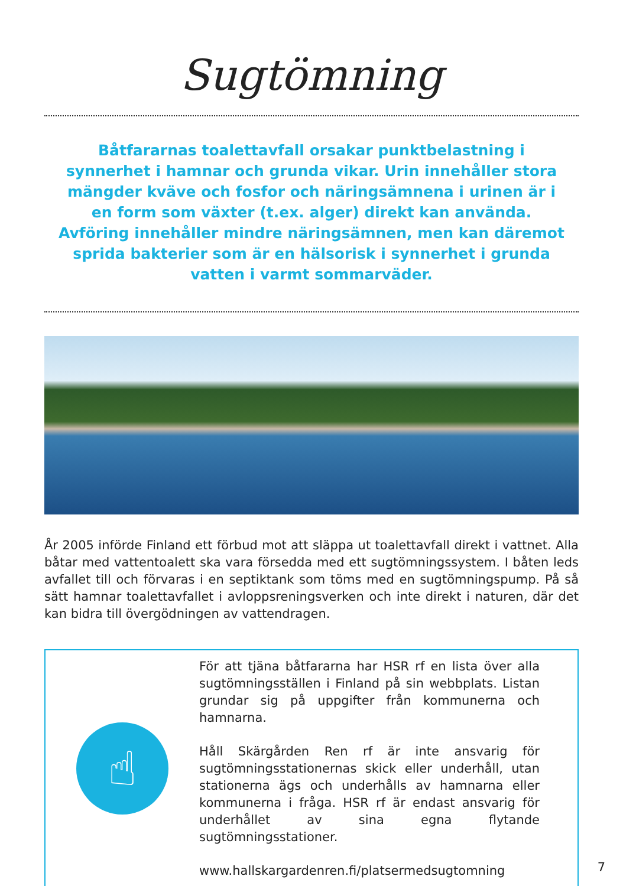Sugtömning
Båtfararnas toalettavfall orsakar punktbelastning i synnerhet i hamnar och grunda vikar. Urin innehåller stora mängder kväve och fosfor och näringsämnena i urinen är i en form som växter (t.ex. alger) direkt kan använda. Avföring innehåller mindre näringsämnen, men kan däremot sprida bakterier som är en hälsorisk i synnerhet i grunda vatten i varmt sommarväder.
År 2005 införde Finland ett förbud mot att släppa ut toalettavfall direkt i vattnet. Alla båtar med vattentoalett ska vara försedda med ett sugtömningssystem. I båten leds avfallet till och förvaras i en septiktank som töms med en sugtömningspump. På så sätt hamnar toalettavfallet i avloppsreningsverken och inte direkt i naturen, där det kan bidra till övergödningen av vattendragen.
☝
För att tjäna båtfararna har HSR rf en lista över alla sugtömningsställen i Finland på sin webbplats. Listan grundar sig på uppgifter från kommunerna och hamnarna.
Håll Skärgården Ren rf är inte ansvarig för sugtömningsstationernas skick eller underhåll, utan stationerna ägs och underhålls av hamnarna eller kommunerna i fråga. HSR rf är endast ansvarig för underhållet av sina egna flytande sugtömningsstationer.
www.hallskargardenren.fi/platsermedsugtomning
7